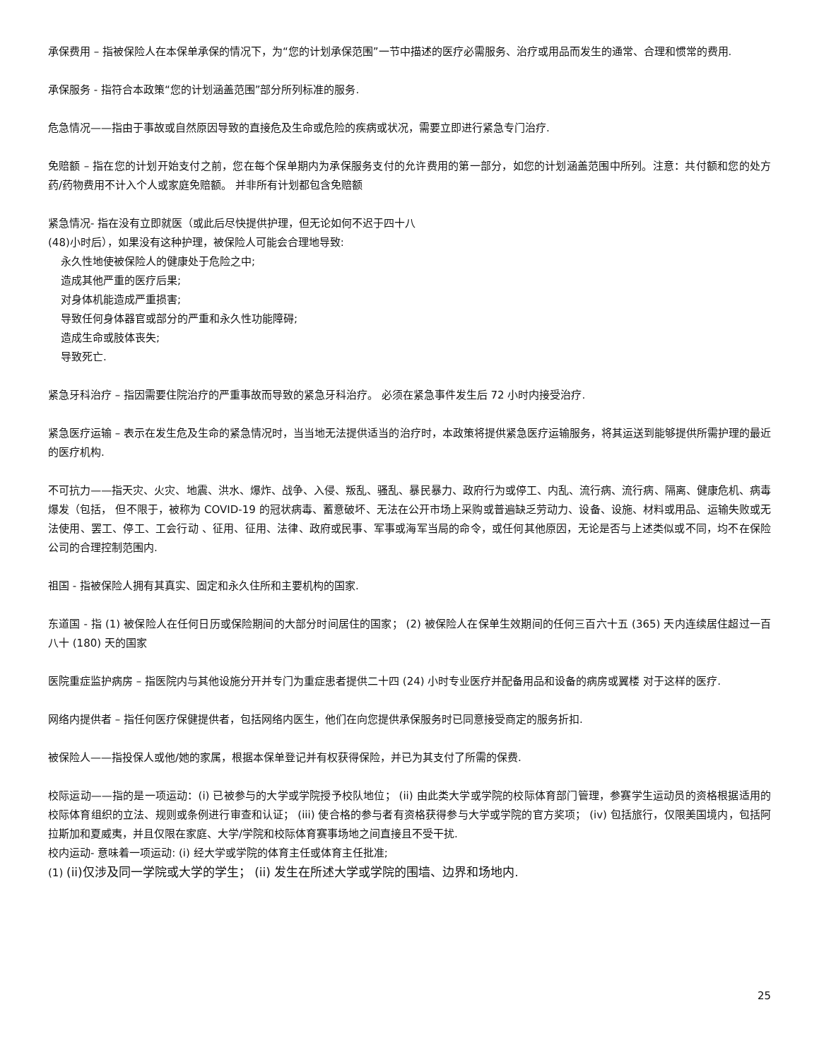承保费用 – 指被保险人在本保单承保的情况下，为“您的计划承保范围”一节中描述的医疗必需服务、治疗或用品而发生的通常、合理和惯常的费用.
承保服务 - 指符合本政策“您的计划涵盖范围”部分所列标准的服务.
危急情况——指由于事故或自然原因导致的直接危及生命或危险的疾病或状况，需要立即进行紧急专门治疗.
免赔额 – 指在您的计划开始支付之前，您在每个保单期内为承保服务支付的允许费用的第一部分，如您的计划涵盖范围中所列。注意：共付额和您的处方药/药物费用不计入个人或家庭免赔额。 并非所有计划都包含免赔额
紧急情况- 指在没有立即就医（或此后尽快提供护理，但无论如何不迟于四十八
(48)小时后），如果没有这种护理，被保险人可能会合理地导致:
永久性地使被保险人的健康处于危险之中;
造成其他严重的医疗后果;
对身体机能造成严重损害;
导致任何身体器官或部分的严重和永久性功能障碍;
造成生命或肢体丧失;
导致死亡.
紧急牙科治疗 – 指因需要住院治疗的严重事故而导致的紧急牙科治疗。 必须在紧急事件发生后 72 小时内接受治疗.
紧急医疗运输 – 表示在发生危及生命的紧急情况时，当当地无法提供适当的治疗时，本政策将提供紧急医疗运输服务，将其运送到能够提供所需护理的最近的医疗机构.
不可抗力——指天灾、火灾、地震、洪水、爆炸、战争、入侵、叛乱、骚乱、暴民暴力、政府行为或停工、内乱、流行病、流行病、隔离、健康危机、病毒爆发（包括， 但不限于，被称为 COVID-19 的冠状病毒、蓄意破坏、无法在公开市场上采购或普遍缺乏劳动力、设备、设施、材料或用品、运输失败或无法使用、罢工、停工、工会行动 、征用、征用、法律、政府或民事、军事或海军当局的命令，或任何其他原因，无论是否与上述类似或不同，均不在保险公司的合理控制范围内.
祖国 - 指被保险人拥有其真实、固定和永久住所和主要机构的国家.
东道国 - 指 (1) 被保险人在任何日历或保险期间的大部分时间居住的国家； (2) 被保险人在保单生效期间的任何三百六十五 (365) 天内连续居住超过一百八十 (180) 天的国家
医院重症监护病房 – 指医院内与其他设施分开并专门为重症患者提供二十四 (24) 小时专业医疗并配备用品和设备的病房或翼楼 对于这样的医疗.
网络内提供者 – 指任何医疗保健提供者，包括网络内医生，他们在向您提供承保服务时已同意接受商定的服务折扣.
被保险人——指投保人或他/她的家属，根据本保单登记并有权获得保险，并已为其支付了所需的保费.
校际运动——指的是一项运动：(i) 已被参与的大学或学院授予校队地位； (ii) 由此类大学或学院的校际体育部门管理，参赛学生运动员的资格根据适用的校际体育组织的立法、规则或条例进行审查和认证； (iii) 使合格的参与者有资格获得参与大学或学院的官方奖项； (iv) 包括旅行，仅限美国境内，包括阿拉斯加和夏威夷，并且仅限在家庭、大学/学院和校际体育赛事场地之间直接且不受干扰.
校内运动- 意味着一项运动: (i) 经大学或学院的体育主任或体育主任批准;
(1) (ii)仅涉及同一学院或大学的学生； (ii) 发生在所述大学或学院的围墙、边界和场地内.
25